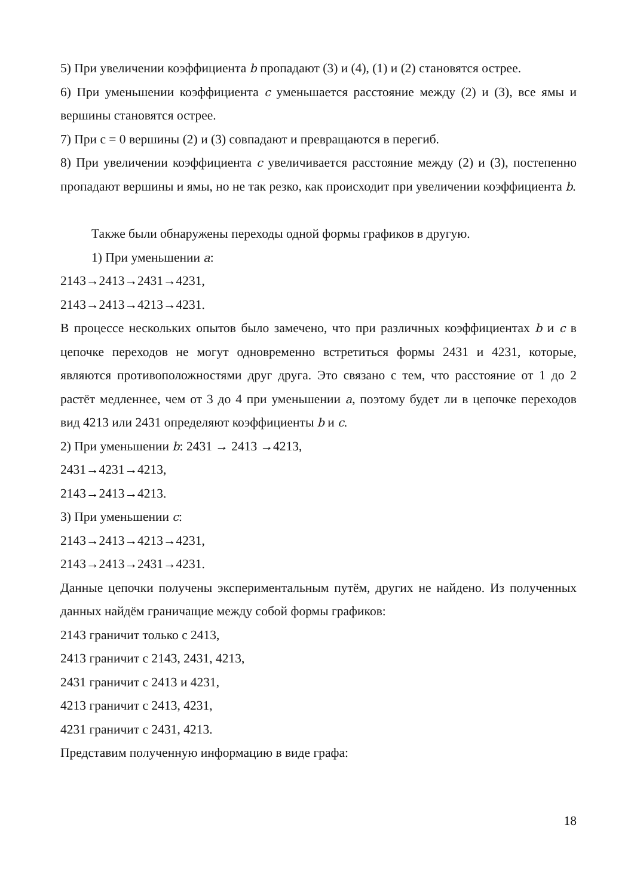5) При увеличении коэффициента b пропадают (3) и (4), (1) и (2) становятся острее.
6) При уменьшении коэффициента c уменьшается расстояние между (2) и (3), все ямы и вершины становятся острее.
7) При c = 0 вершины (2) и (3) совпадают и превращаются в перегиб.
8) При увеличении коэффициента c увеличивается расстояние между (2) и (3), постепенно пропадают вершины и ямы, но не так резко, как происходит при увеличении коэффициента b.
Также были обнаружены переходы одной формы графиков в другую.
1) При уменьшении a:
2143→2413→2431→4231,
2143→2413→4213→4231.
В процессе нескольких опытов было замечено, что при различных коэффициентах b и c в цепочке переходов не могут одновременно встретиться формы 2431 и 4231, которые, являются противоположностями друг друга. Это связано с тем, что расстояние от 1 до 2 растёт медленнее, чем от 3 до 4 при уменьшении a, поэтому будет ли в цепочке переходов вид 4213 или 2431 определяют коэффициенты b и c.
2) При уменьшении b: 2431 → 2413 →4213,
2431→4231→4213,
2143→2413→4213.
3) При уменьшении c:
2143→2413→4213→4231,
2143→2413→2431→4231.
Данные цепочки получены экспериментальным путём, других не найдено. Из полученных данных найдём граничащие между собой формы графиков:
2143 граничит только с 2413,
2413 граничит с 2143, 2431, 4213,
2431 граничит с 2413 и 4231,
4213 граничит с 2413, 4231,
4231 граничит с 2431, 4213.
Представим полученную информацию в виде графа:
18